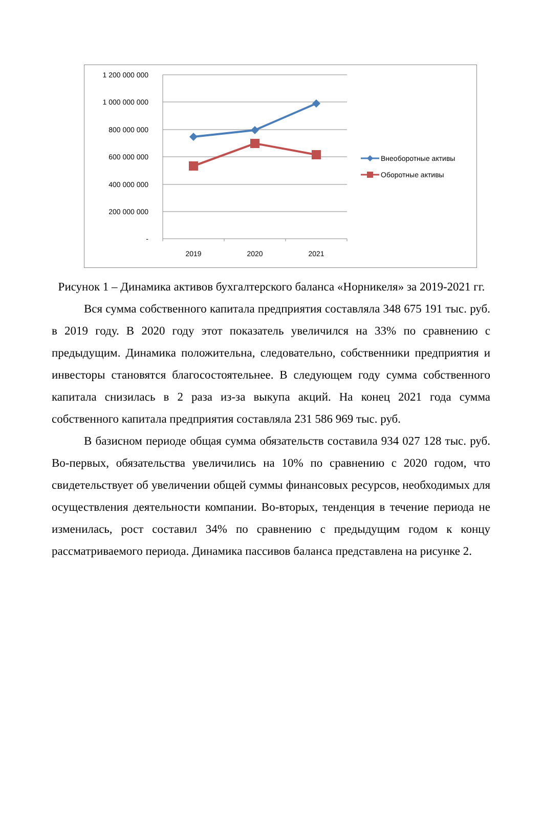1 200 000 000
1 000 000 000
800 000 000
600 000 000
400 000 000
200 000 000
-
2019
2020
2021
Внеоборотные активы
Оборотные активы
Рисунок 1 – Динамика активов бухгалтерского баланса «Норникеля» за 2019-2021 гг.
Вся сумма собственного капитала предприятия составляла 348 675 191 тыс. руб. в 2019 году. В 2020 году этот показатель увеличился на 33% по сравнению с предыдущим. Динамика положительна, следовательно, собственники предприятия и инвесторы становятся благосостоятельнее. В следующем году сумма собственного капитала снизилась в 2 раза из-за выкупа акций. На конец 2021 года сумма собственного капитала предприятия составляла 231 586 969 тыс. руб.
В базисном периоде общая сумма обязательств составила 934 027 128 тыс. руб. Во-первых, обязательства увеличились на 10% по сравнению с 2020 годом, что свидетельствует об увеличении общей суммы финансовых ресурсов, необходимых для осуществления деятельности компании. Во-вторых, тенденция в течение периода не изменилась, рост составил 34% по сравнению с предыдущим годом к концу рассматриваемого периода. Динамика пассивов баланса представлена на рисунке 2.